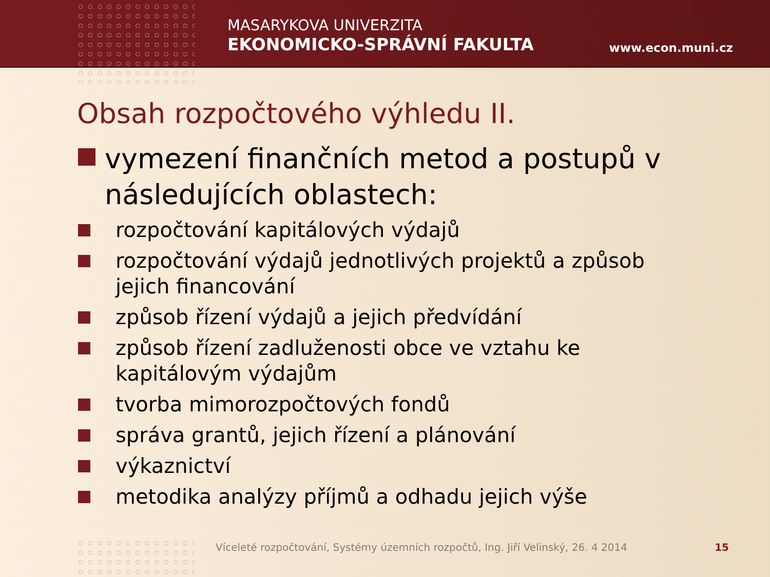MASARYKOVA UNIVERZITA
EKONOMICKO-SPRÁVNÍ FAKULTA
www.econ.muni.cz
Obsah rozpočtového výhledu II.
vymezení finančních metod a postupů v následujících oblastech:
rozpočtování kapitálových výdajů
rozpočtování výdajů jednotlivých projektů a způsob jejich financování
způsob řízení výdajů a jejich předvídání
způsob řízení zadluženosti obce ve vztahu ke kapitálovým výdajům
tvorba mimorozpočtových fondů
správa grantů, jejich řízení a plánování
výkaznictví
metodika analýzy příjmů a odhadu jejich výše
Víceleté rozpočtování, Systémy územních rozpočtů, Ing. Jiří Velinský, 26. 4 2014 15